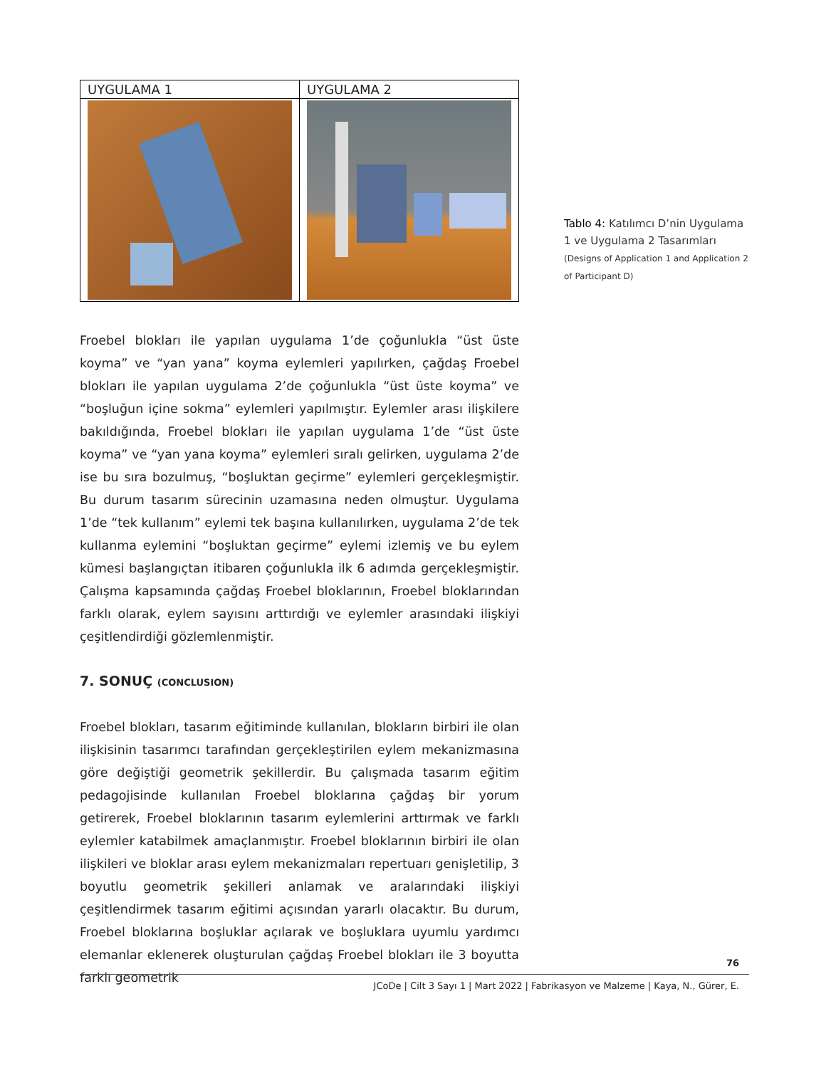| UYGULAMA 1 | UYGULAMA 2 |
| --- | --- |
Tablo 4: Katılımcı D’nin Uygulama 1 ve Uygulama 2 Tasarımları (Designs of Application 1 and Application 2 of Participant D)
Froebel blokları ile yapılan uygulama 1’de çoğunlukla “üst üste koyma” ve “yan yana” koyma eylemleri yapılırken, çağdaş Froebel blokları ile yapılan uygulama 2’de çoğunlukla “üst üste koyma” ve “boşluğun içine sokma” eylemleri yapılmıştır. Eylemler arası ilişkilere bakıldığında, Froebel blokları ile yapılan uygulama 1’de “üst üste koyma” ve “yan yana koyma” eylemleri sıralı gelirken, uygulama 2’de ise bu sıra bozulmuş, “boşluktan geçirme” eylemleri gerçekleşmiştir. Bu durum tasarım sürecinin uzamasına neden olmuştur. Uygulama 1’de “tek kullanım” eylemi tek başına kullanılırken, uygulama 2’de tek kullanma eylemini “boşluktan geçirme” eylemi izlemiş ve bu eylem kümesi başlangıçtan itibaren çoğunlukla ilk 6 adımda gerçekleşmiştir. Çalışma kapsamında çağdaş Froebel bloklarının, Froebel bloklarından farklı olarak, eylem sayısını arttırdığı ve eylemler arasındaki ilişkiyi çeşitlendirdiği gözlemlenmiştir.
7. SONUÇ (CONCLUSION)
Froebel blokları, tasarım eğitiminde kullanılan, blokların birbiri ile olan ilişkisinin tasarımcı tarafından gerçekleştirilen eylem mekanizmasına göre değiştiği geometrik şekillerdir. Bu çalışmada tasarım eğitim pedagojisinde kullanılan Froebel bloklarına çağdaş bir yorum getirerek, Froebel bloklarının tasarım eylemlerini arttırmak ve farklı eylemler katabilmek amaçlanmıştır. Froebel bloklarının birbiri ile olan ilişkileri ve bloklar arası eylem mekanizmaları repertuarı genişletilip, 3 boyutlu geometrik şekilleri anlamak ve aralarındaki ilişkiyi çeşitlendirmek tasarım eğitimi açısından yararlı olacaktır. Bu durum, Froebel bloklarına boşluklar açılarak ve boşluklara uyumlu yardımcı elemanlar eklenerek oluşturulan çağdaş Froebel blokları ile 3 boyutta farklı geometrik
76
JCoDe | Cilt 3 Sayı 1 | Mart 2022 | Fabrikasyon ve Malzeme | Kaya, N., Gürer, E.